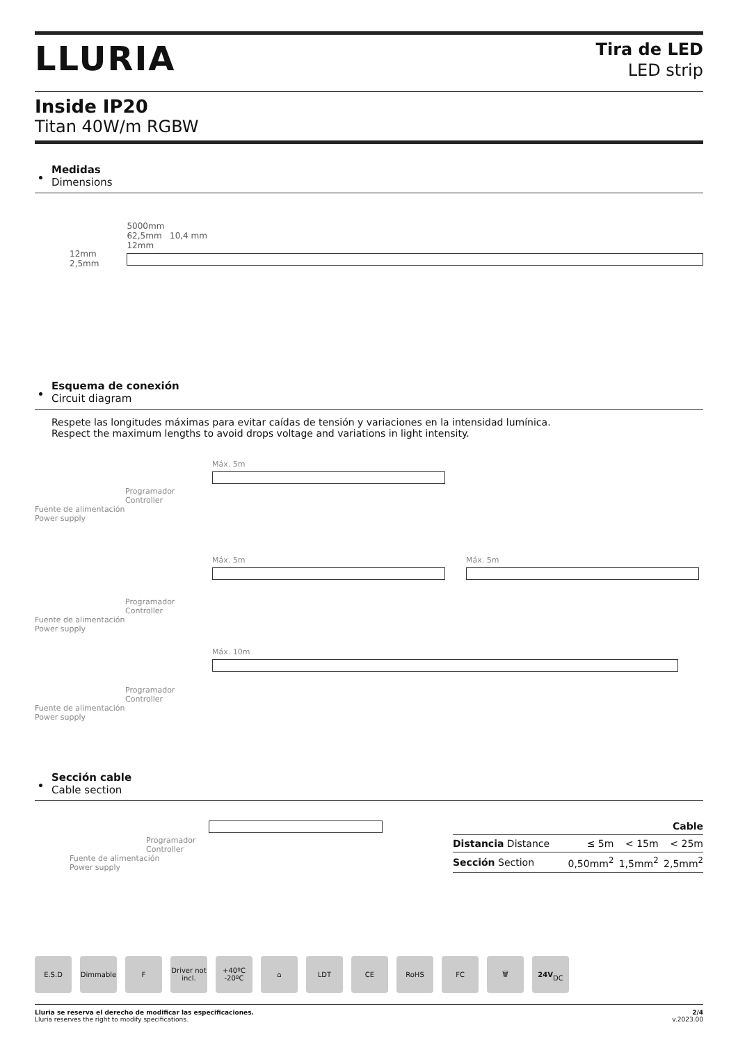LLURIA
Tira de LED
LED strip
Inside IP20
Titan 40W/m RGBW
Medidas
Dimensions
12mm
2,5mm
5000mm
62,5mm 10,4 mm
12mm
Esquema de conexión
Circuit diagram
Respete las longitudes máximas para evitar caídas de tensión y variaciones en la intensidad lumínica.
Respect the maximum lengths to avoid drops voltage and variations in light intensity.
Máx. 5m
Programador
Controller
Fuente de alimentación
Power supply
Máx. 5m Máx. 5m
Programador
Controller
Fuente de alimentación
Power supply
Máx. 10m
Programador
Controller
Fuente de alimentación
Power supply
Sección cable
Cable section
Programador
Controller
Fuente de alimentación
Power supply
| Cable | | | |
| --- | --- | --- | --- |
| Distancia Distance | ≤ 5m | < 15m | < 25m |
| Sección Section | 0,50mm<sup>2</sup> | 1,5mm<sup>2</sup> | 2,5mm<sup>2</sup> |
E.S.D Dimmable F Driver not incl.
+40ºC -20ºC
⌂ LDT CE RoHS FC 🗑 24V
DC
Lluria se reserva el derecho de modificar las especificaciones.
Lluria reserves the right to modify specifications.
2/4
v.2023.00